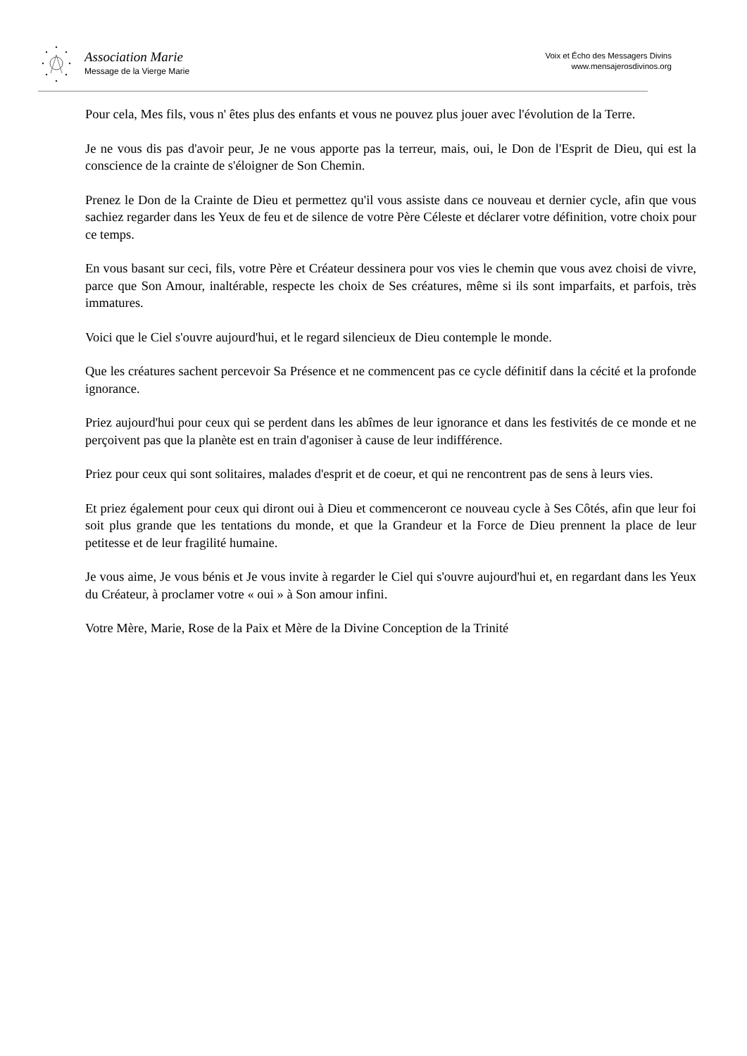Association Marie
Message de la Vierge Marie
Voix et Écho des Messagers Divins
www.mensajerosdivinos.org
Pour cela, Mes fils, vous n' êtes plus des enfants et vous ne pouvez plus jouer avec l'évolution de la Terre.
Je ne vous dis pas d'avoir peur, Je ne vous apporte pas la terreur, mais, oui, le Don de l'Esprit de Dieu, qui est la conscience de la crainte de s'éloigner de Son Chemin.
Prenez le Don de la Crainte de Dieu et permettez qu'il vous assiste dans ce nouveau et dernier cycle, afin que vous sachiez regarder dans les Yeux de feu et de silence de votre Père Céleste et déclarer votre définition, votre choix pour ce temps.
En vous basant sur ceci, fils, votre Père et Créateur dessinera pour vos vies le chemin que vous avez choisi de vivre, parce que Son Amour, inaltérable, respecte les choix de Ses créatures, même si ils sont imparfaits, et parfois, très immatures.
Voici que le Ciel s'ouvre aujourd'hui, et le regard silencieux de Dieu contemple le monde.
Que les créatures sachent percevoir Sa Présence et ne commencent pas ce cycle définitif dans la cécité et la profonde ignorance.
Priez aujourd'hui pour ceux qui se perdent dans les abîmes de leur ignorance et dans les festivités de ce monde et ne perçoivent pas que la planète est en train d'agoniser à cause de leur indifférence.
Priez pour ceux qui sont solitaires, malades d'esprit et de coeur, et qui ne rencontrent pas de sens à leurs vies.
Et priez également pour ceux qui diront oui à Dieu et commenceront ce nouveau cycle à Ses Côtés, afin que leur foi soit plus grande que les tentations du monde, et que la Grandeur et la Force de Dieu prennent la place de leur petitesse et de leur fragilité humaine.
Je vous aime, Je vous bénis et Je vous invite à regarder le Ciel qui s'ouvre aujourd'hui et, en regardant dans les Yeux du Créateur, à proclamer votre « oui » à Son amour infini.
Votre Mère, Marie, Rose de la Paix et Mère de la Divine Conception de la Trinité